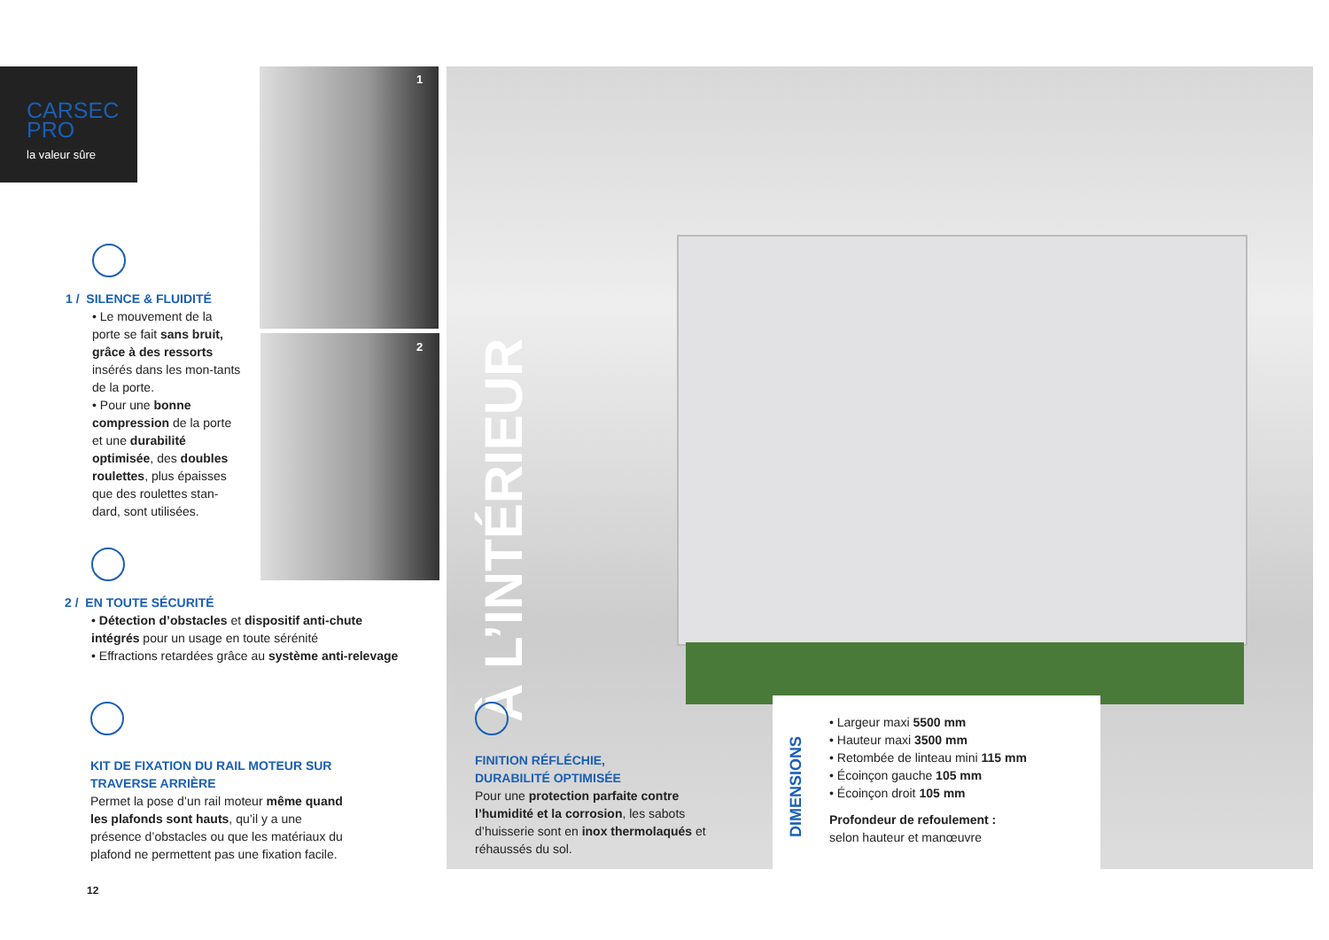CARSEC
PRO
la valeur sûre
1
2
1 / SILENCE & FLUIDITÉ
• Le mouvement de la porte se fait sans bruit, grâce à des ressorts insérés dans les mon-tants de la porte.
• Pour une bonne compression de la porte et une durabilité optimisée, des doubles roulettes, plus épaisses que des roulettes stan-dard, sont utilisées.
2 / EN TOUTE SÉCURITÉ
• Détection d’obstacles et dispositif anti-chute intégrés pour un usage en toute sérénité
• Effractions retardées grâce au système anti-relevage
KIT DE FIXATION DU RAIL MOTEUR SUR TRAVERSE ARRIÈRE
Permet la pose d’un rail moteur même quand les plafonds sont hauts, qu’il y a une présence d’obstacles ou que les matériaux du plafond ne permettent pas une fixation facile.
12
À L’INTÉRIEUR
FINITION RÉFLÉCHIE,
DURABILITÉ OPTIMISÉE
Pour une protection parfaite contre l’humidité et la corrosion, les sabots d’huisserie sont en inox thermolaqués et réhaussés du sol.
DIMENSIONS
• Largeur maxi 5500 mm
• Hauteur maxi 3500 mm
• Retombée de linteau mini 115 mm
• Écoinçon gauche 105 mm
• Écoinçon droit 105 mm
Profondeur de refoulement :
selon hauteur et manœuvre